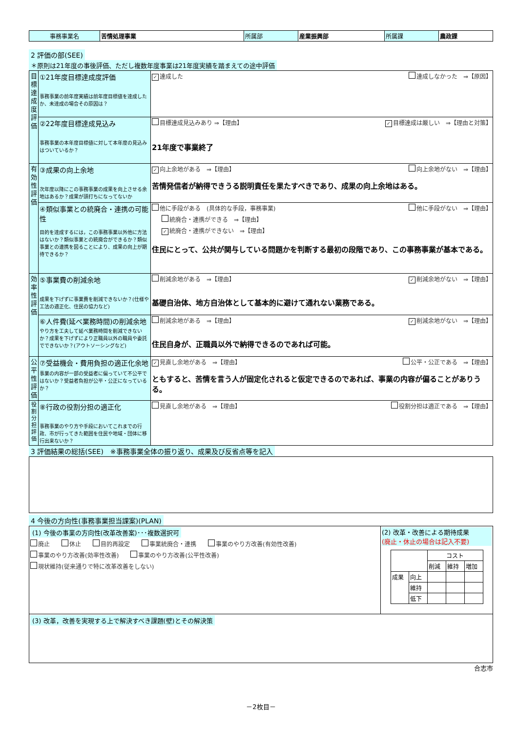| 事務事業名 | 苦情処理事業 | 所属部 | 産業振興部 | 所属課 | 農政課 |
2 評価の部(SEE)
＊原則は21年度の事後評価、ただし複数年度事業は21年度実績を踏まえての途中評価
| 目標達成度評価 | ①21年度目標達成度評価 事務事業の前年度実績は前年度目標値を達成したか、未達成の場合その原因は？ | ✓ 達成した 達成しなかった ⇒【原因】 |
| | ②22年度目標達成見込み 事務事業の本年度目標値に対して本年度の見込みはついているか？ | 目標達成見込みあり ⇒【理由】 ✓ 目標達成は厳しい ⇒【理由と対策】 21年度で事業終了 |
| 有効性評価 | ③成果の向上余地 次年度以降にこの事務事業の成果を向上させる余地はあるか？成果が頭打ちになってないか | ✓ 向上余地がある ⇒【理由】 向上余地がない ⇒【理由】 苦情発信者が納得できうる説明責任を果たすべきであり、成果の向上余地はある。 |
| | ④類似事業との統廃合・連携の可能性 目的を達成するには，この事務事業以外他に方法はないか？類似事業との統廃合ができるか？類似事業との連携を図ることにより、成果の向上が期待できるか？ | 他に手段がある (具体的な手段，事務事業) 他に手段がない ⇒【理由】 統廃合・連携ができる ⇒【理由】 ✓ 統廃合・連携ができない ⇒【理由】 住民にとって、公共が関与している問題かを判断する最初の段階であり、この事務事業が基本である。 |
| 効率性評価 | ⑤事業費の削減余地 成果を下げずに事業費を削減できないか？(仕様や工法の適正化、住民の協力など) | 削減余地がある ⇒【理由】 ✓ 削減余地がない ⇒【理由】 基礎自治体、地方自治体として基本的に避けて通れない業務である。 |
| | ⑥人件費(延べ業務時間)の削減余地 やり方を工夫して延べ業務時間を削減できないか？成果を下げずにより正職員以外の職員や委託でできないか？(アウトソーシングなど) | 削減余地がある ⇒【理由】 ✓ 削減余地がない ⇒【理由】 住民自身が、正職員以外で納得できるのであれば可能。 |
| 公平性評価 | ⑦受益機会・費用負担の適正化余地 事業の内容が一部の受益者に偏っていて不公平ではないか？受益者負担が公平・公正になっているか？ | ✓ 見直し余地がある ⇒【理由】 公平・公正である ⇒【理由】 ともすると、苦情を言う人が固定化されると仮定できるのであれば、事業の内容が偏ることがありうる。 |
| 役割分担評価 | ⑧行政の役割分担の適正化 事務事業のやり方や手段においてこれまでの行政、市が行ってきた範囲を住民や地域・団体に移行出来ないか？ | 見直し余地がある ⇒【理由】 役割分担は適正である ⇒【理由】 |
3 評価結果の総括(SEE)　※事務事業全体の振り返り、成果及び反省点等を記入
4 今後の方向性(事務事業担当課案)(PLAN)
| (1) 今後の事業の方向性(改革改善案)･･･複数選択可 廃止 休止 目的再設定 事業統廃合・連携 事業のやり方改善(有効性改善) 事業のやり方改善(効率性改善) 事業のやり方改善(公平性改善) 現状維持(従来通りで特に改革改善をしない) | (2) 改革・改善による期待成果 (廃止・休止の場合は記入不要) / / / コスト / / / / / / 削減 / 維持 / 増加 / / 成果 / 向上 / / / / / / 維持 / / / / / / 低下 / / / / |
| (3) 改革，改善を実現する上で解決すべき課題(壁)とその解決策 | |
合志市
－2枚目－